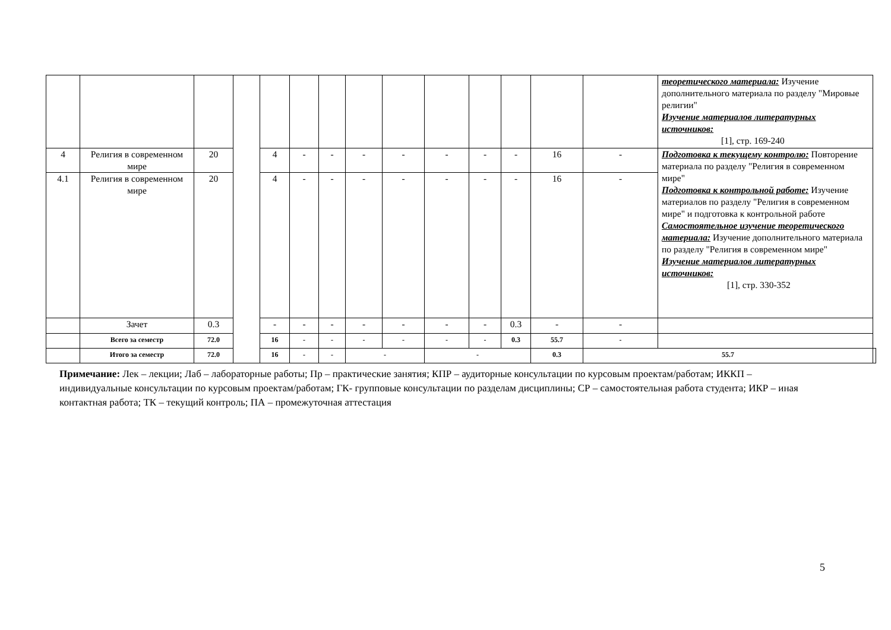| | | | | | | | | | | | | | | теоретического материала: Изучение дополнительного материала по разделу "Мировые религии" Изучение материалов литературных источников: [1], стр. 169-240 | |
| 4 | Религия в современном мире | 20 | | 4 | - | - | - | - | - | - | - | 16 | - | Подготовка к текущему контролю: Повторение материала по разделу "Религия в современном мире" Подготовка к контрольной работе: Изучение материалов по разделу "Религия в современном мире" и подготовка к контрольной работе Самостоятельное изучение теоретического материала: Изучение дополнительного материала по разделу "Религия в современном мире" Изучение материалов литературных источников: [1], стр. 330-352 | |
| 4.1 | Религия в современном мире | 20 | | 4 | - | - | - | - | - | - | - | 16 | - | | |
| | Зачет | 0.3 | | - | - | - | - | - | - | - | 0.3 | - | - | | |
| | Всего за семестр | 72.0 | | 16 | - | - | - | - | - | - | 0.3 | 55.7 | - | | |
| | Итого за семестр | 72.0 | | 16 | - | - | - | | - | | | 0.3 | 55.7 | | |
Примечание: Лек – лекции; Лаб – лабораторные работы; Пр – практические занятия; КПР – аудиторные консультации по курсовым проектам/работам; ИККП – индивидуальные консультации по курсовым проектам/работам; ГК- групповые консультации по разделам дисциплины; СР – самостоятельная работа студента; ИКР – иная контактная работа; ТК – текущий контроль; ПА – промежуточная аттестация
5